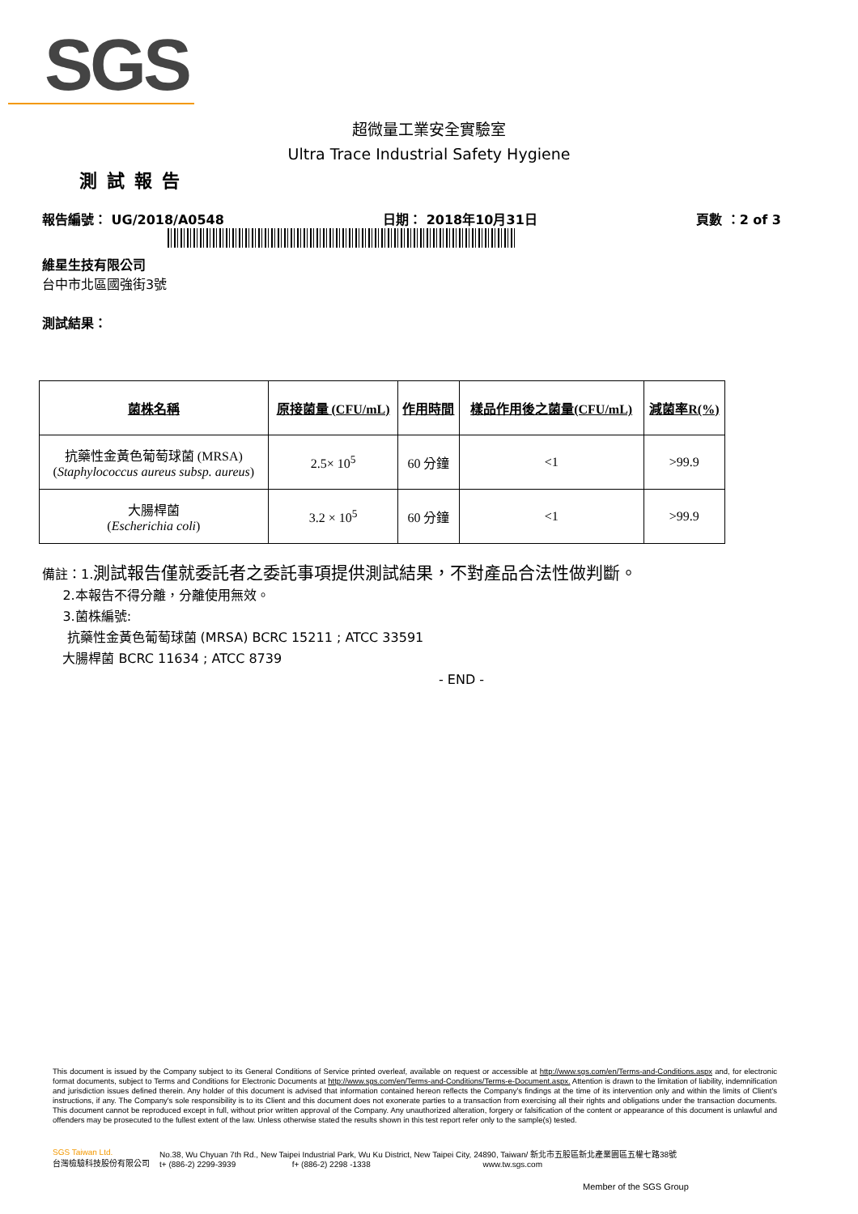SGS
超微量工業安全實驗室
Ultra Trace Industrial Safety Hygiene
測試報告
報告編號： UG/2018/A0548 日期： 2018年10月31日 頁數 ：2 of 3
維星生技有限公司
台中市北區國強街3號
測試結果：
| 菌株名稱 | 原接菌量 (CFU/mL) | 作用時間 | 樣品作用後之菌量(CFU/mL) | 減菌率R(%) |
| --- | --- | --- | --- | --- |
| 抗藥性金黃色葡萄球菌 (MRSA) ( Staphylococcus aureus subsp. aureus ) | 2.5× 10<sup>5</sup> | 60 分鐘 | <1 | >99.9 |
| 大腸桿菌 ( Escherichia coli ) | 3.2 × 10<sup>5</sup> | 60 分鐘 | <1 | >99.9 |
備註：1.測試報告僅就委託者之委託事項提供測試結果，不對產品合法性做判斷。
2.本報告不得分離，分離使用無效。
3.菌株編號:
抗藥性金黃色葡萄球菌 (MRSA) BCRC 15211 ; ATCC 33591
大腸桿菌 BCRC 11634 ; ATCC 8739
- END -
This document is issued by the Company subject to its General Conditions of Service printed overleaf, available on request or accessible at http://www.sgs.com/en/Terms-and-Conditions.aspx and, for electronic format documents, subject to Terms and Conditions for Electronic Documents at http://www.sgs.com/en/Terms-and-Conditions/Terms-e-Document.aspx. Attention is drawn to the limitation of liability, indemnification and jurisdiction issues defined therein. Any holder of this document is advised that information contained hereon reflects the Company's findings at the time of its intervention only and within the limits of Client's instructions, if any. The Company's sole responsibility is to its Client and this document does not exonerate parties to a transaction from exercising all their rights and obligations under the transaction documents. This document cannot be reproduced except in full, without prior written approval of the Company. Any unauthorized alteration, forgery or falsification of the content or appearance of this document is unlawful and offenders may be prosecuted to the fullest extent of the law. Unless otherwise stated the results shown in this test report refer only to the sample(s) tested.
SGS Taiwan Ltd.
台灣檢驗科技股份有限公司
No.38, Wu Chyuan 7th Rd., New Taipei Industrial Park, Wu Ku District, New Taipei City, 24890, Taiwan/ 新北市五股區新北產業園區五權七路38號
t+ (886-2) 2299-3939 f+ (886-2) 2298 -1338 www.tw.sgs.com
Member of the SGS Group